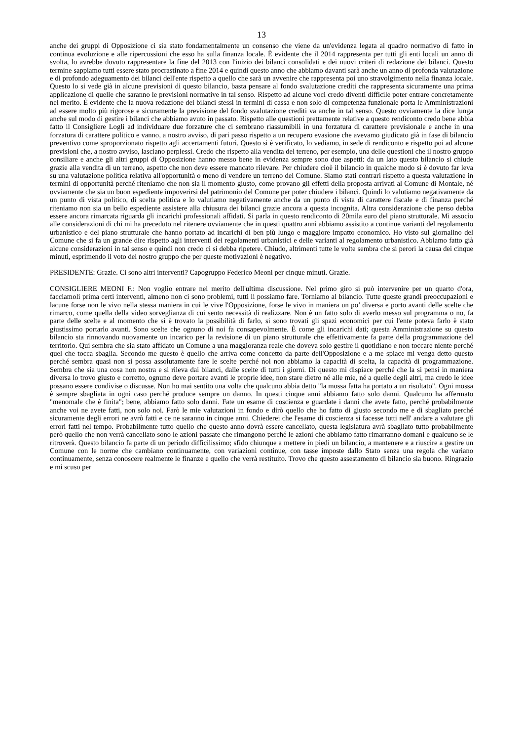13
anche dei gruppi di Opposizione ci sia stato fondamentalmente un consenso che viene da un'evidenza legata al quadro normativo di fatto in continua evoluzione e alle ripercussioni che esso ha sulla finanza locale. È evidente che il 2014 rappresenta per tutti gli enti locali un anno di svolta, lo avrebbe dovuto rappresentare la fine del 2013 con l'inizio dei bilanci consolidati e dei nuovi criteri di redazione dei bilanci. Questo termine sappiamo tutti essere stato procrastinato a fine 2014 e quindi questo anno che abbiamo davanti sarà anche un anno di profonda valutazione e di profondo adeguamento dei bilanci dell'ente rispetto a quello che sarà un avvenire che rappresenta poi uno stravolgimento nella finanza locale. Questo lo si vede già in alcune previsioni di questo bilancio, basta pensare al fondo svalutazione crediti che rappresenta sicuramente una prima applicazione di quelle che saranno le previsioni normative in tal senso. Rispetto ad alcune voci credo diventi difficile poter entrare concretamente nel merito. È evidente che la nuova redazione dei bilanci stessi in termini di cassa e non solo di competenza funzionale porta le Amministrazioni ad essere molto più rigorose e sicuramente la previsione del fondo svalutazione crediti va anche in tal senso. Questo ovviamente la dice lunga anche sul modo di gestire i bilanci che abbiamo avuto in passato. Rispetto alle questioni prettamente relative a questo rendiconto credo bene abbia fatto il Consigliere Logli ad individuare due forzature che ci sembrano riassumibili in una forzatura di carattere previsionale e anche in una forzatura di carattere politico e vanno, a nostro avviso, di pari passo rispetto a un recupero evasione che avevamo giudicato già in fase di bilancio preventivo come sproporzionato rispetto agli accertamenti futuri. Questo si è verificato, lo vediamo, in sede di rendiconto e rispetto poi ad alcune previsioni che, a nostro avviso, lasciano perplessi. Credo che rispetto alla vendita del terreno, per esempio, una delle questioni che il nostro gruppo consiliare e anche gli altri gruppi di Opposizione hanno messo bene in evidenza sempre sono due aspetti: da un lato questo bilancio si chiude grazie alla vendita di un terreno, aspetto che non deve essere mancato rilevare. Per chiudere cioè il bilancio in qualche modo si è dovuto far leva su una valutazione politica relativa all'opportunità o meno di vendere un terreno del Comune. Siamo stati contrari rispetto a questa valutazione in termini di opportunità perché riteniamo che non sia il momento giusto, come provano gli effetti della proposta arrivati al Comune di Montale, né ovviamente che sia un buon espediente impoverirsi del patrimonio del Comune per poter chiudere i bilanci. Quindi lo valutiamo negativamente da un punto di vista politico, di scelta politica e lo valutiamo negativamente anche da un punto di vista di carattere fiscale e di finanza perché riteniamo non sia un bello espediente assistere alla chiusura dei bilanci grazie ancora a questa incognita. Altra considerazione che penso debba essere ancora rimarcata riguarda gli incarichi professionali affidati. Si parla in questo rendiconto di 20mila euro del piano strutturale. Mi associo alle considerazioni di chi mi ha preceduto nel ritenere ovviamente che in questi quattro anni abbiamo assistito a continue varianti del regolamento urbanistico e del piano strutturale che hanno portato ad incarichi di ben più lungo e maggiore impatto economico. Ho visto sul giornalino del Comune che si fa un grande dire rispetto agli interventi dei regolamenti urbanistici e delle varianti al regolamento urbanistico. Abbiamo fatto già alcune considerazioni in tal senso e quindi non credo ci si debba ripetere. Chiudo, altrimenti tutte le volte sembra che si perori la causa dei cinque minuti, esprimendo il voto del nostro gruppo che per queste motivazioni è negativo.
PRESIDENTE: Grazie. Ci sono altri interventi? Capogruppo Federico Meoni per cinque minuti. Grazie.
CONSIGLIERE MEONI F.: Non voglio entrare nel merito dell'ultima discussione. Nel primo giro si può intervenire per un quarto d'ora, facciamoli prima certi interventi, almeno non ci sono problemi, tutti li possiamo fare. Torniamo al bilancio. Tutte queste grandi preoccupazioni e lacune forse non le vivo nella stessa maniera in cui le vive l'Opposizione, forse le vivo in maniera un po’ diversa e porto avanti delle scelte che rimarco, come quella della video sorveglianza di cui sento necessità di realizzare. Non è un fatto solo di averlo messo sul programma o no, fa parte delle scelte e al momento che si è trovato la possibilità di farlo, si sono trovati gli spazi economici per cui l'ente poteva farlo è stato giustissimo portarlo avanti. Sono scelte che ognuno di noi fa consapevolmente. È come gli incarichi dati; questa Amministrazione su questo bilancio sta rinnovando nuovamente un incarico per la revisione di un piano strutturale che effettivamente fa parte della programmazione del territorio. Qui sembra che sia stato affidato un Comune a una maggioranza reale che doveva solo gestire il quotidiano e non toccare niente perché quel che tocca sbaglia. Secondo me questo è quello che arriva come concetto da parte dell'Opposizione e a me spiace mi venga detto questo perché sembra quasi non si possa assolutamente fare le scelte perché noi non abbiamo la capacità di scelta, la capacità di programmazione. Sembra che sia una cosa non nostra e si rileva dai bilanci, dalle scelte di tutti i giorni. Di questo mi dispiace perché che la si pensi in maniera diversa lo trovo giusto e corretto, ognuno deve portare avanti le proprie idee, non stare dietro né alle mie, né a quelle degli altri, ma credo le idee possano essere condivise o discusse. Non ho mai sentito una volta che qualcuno abbia detto "la mossa fatta ha portato a un risultato". Ogni mossa è sempre sbagliata in ogni caso perché produce sempre un danno. In questi cinque anni abbiamo fatto solo danni. Qualcuno ha affermato "menomale che è finita"; bene, abbiamo fatto solo danni. Fate un esame di coscienza e guardate i danni che avete fatto, perché probabilmente anche voi ne avete fatti, non solo noi. Farò le mie valutazioni in fondo e dirò quello che ho fatto di giusto secondo me e di sbagliato perché sicuramente degli errori ne avrò fatti e ce ne saranno in cinque anni. Chiederei che l'esame di coscienza si facesse tutti nell' andare a valutare gli errori fatti nel tempo. Probabilmente tutto quello che questo anno dovrà essere cancellato, questa legislatura avrà sbagliato tutto probabilmente però quello che non verrà cancellato sono le azioni passate che rimangono perché le azioni che abbiamo fatto rimarranno domani e qualcuno se le ritroverà. Questo bilancio fa parte di un periodo difficilissimo; sfido chiunque a mettere in piedi un bilancio, a mantenere e a riuscire a gestire un Comune con le norme che cambiano continuamente, con variazioni continue, con tasse imposte dallo Stato senza una regola che variano continuamente, senza conoscere realmente le finanze e quello che verrà restituito. Trovo che questo assestamento di bilancio sia buono. Ringrazio e mi scuso per